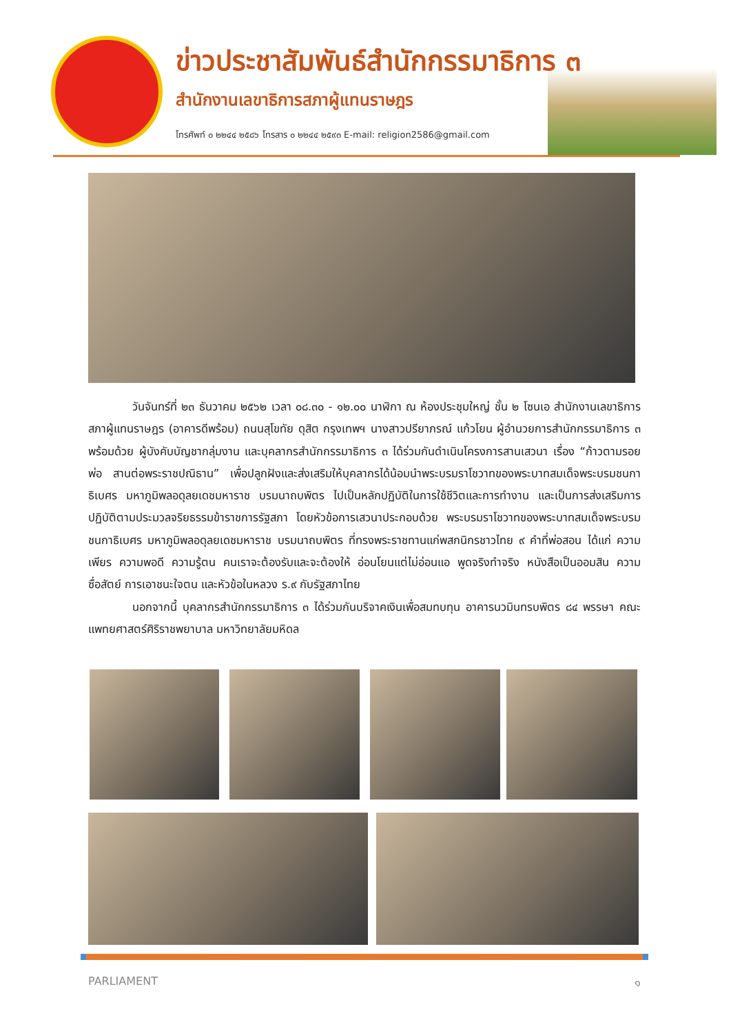ข่าวประชาสัมพันธ์สำนักกรรมาธิการ ๓
สำนักงานเลขาธิการสภาผู้แทนราษฎร
โทรศัพท์ ๐ ๒๒๔๔ ๒๕๘๖ โทรสาร ๐ ๒๒๔๔ ๒๕๙๓ E-mail: religion2586@gmail.com
วันจันทร์ที่ ๒๓ ธันวาคม ๒๕๖๒ เวลา ๐๘.๓๐ - ๑๒.๐๐ นาฬิกา ณ ห้องประชุมใหญ่ ชั้น ๒ โซนเอ สำนักงานเลขาธิการสภาผู้แทนราษฎร (อาคารดีพร้อม) ถนนสุโขทัย ดุสิต กรุงเทพฯ นางสาวปรียาภรณ์ แก้วโยน ผู้อำนวยการสำนักกรรมาธิการ ๓ พร้อมด้วย ผู้บังคับบัญชากลุ่มงาน และบุคลากรสำนักกรรมาธิการ ๓ ได้ร่วมกันดำเนินโครงการสานเสวนา เรื่อง “ก้าวตามรอยพ่อ สานต่อพระราชปณิธาน” เพื่อปลูกฝังและส่งเสริมให้บุคลากรได้น้อมนำพระบรมราโชวาทของพระบาทสมเด็จพระบรมชนกาธิเบศร มหาภูมิพลอดุลยเดชมหาราช บรมนาถบพิตร ไปเป็นหลักปฏิบัติในการใช้ชีวิตและการทำงาน และเป็นการส่งเสริมการปฏิบัติตามประมวลจริยธรรมข้าราชการรัฐสภา โดยหัวข้อการเสวนาประกอบด้วย พระบรมราโชวาทของพระบาทสมเด็จพระบรมชนกาธิเบศร มหาภูมิพลอดุลยเดชมหาราช บรมนาถบพิตร ที่ทรงพระราชทานแก่พสกนิกรชาวไทย ๙ คำที่พ่อสอน ได้แก่ ความเพียร ความพอดี ความรู้ตน คนเราจะต้องรับและจะต้องให้ อ่อนโยนแต่ไม่อ่อนแอ พูดจริงทำจริง หนังสือเป็นออมสิน ความซื่อสัตย์ การเอาชนะใจตน และหัวข้อในหลวง ร.๙ กับรัฐสภาไทย
นอกจากนี้ บุคลากรสำนักกรรมาธิการ ๓ ได้ร่วมกันบริจาคเงินเพื่อสมทบทุน อาคารนวมินทรบพิตร ๘๔ พรรษา คณะแพทยศาสตร์ศิริราชพยาบาล มหาวิทยาลัยมหิดล
PARLIAMENT ๑